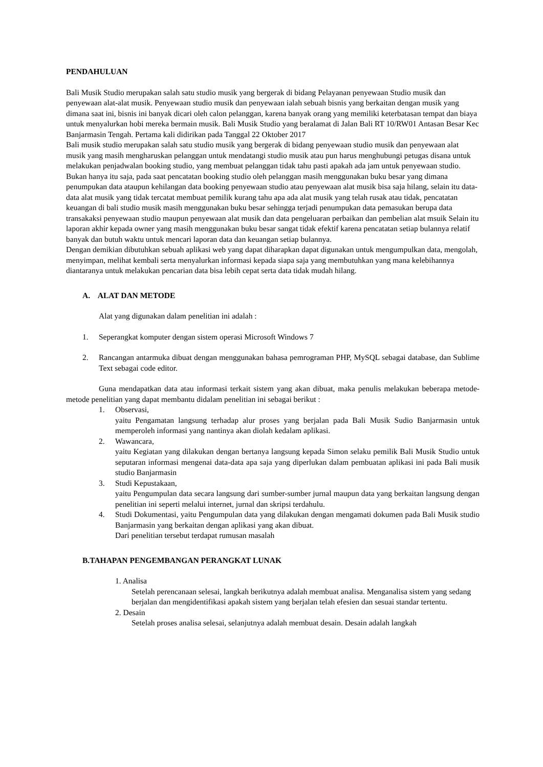PENDAHULUAN
Bali Musik Studio merupakan salah satu studio musik yang bergerak di bidang Pelayanan penyewaan Studio musik dan penyewaan alat-alat musik. Penyewaan studio musik dan penyewaan ialah sebuah bisnis yang berkaitan dengan musik yang dimana saat ini, bisnis ini banyak dicari oleh calon pelanggan, karena banyak orang yang memiliki keterbatasan tempat dan biaya untuk menyalurkan hobi mereka bermain musik. Bali Musik Studio yang beralamat di Jalan Bali RT 10/RW01 Antasan Besar Kec Banjarmasin Tengah. Pertama kali didirikan pada Tanggal 22 Oktober 2017
Bali musik studio merupakan salah satu studio musik yang bergerak di bidang penyewaan studio musik dan penyewaan alat musik yang masih mengharuskan pelanggan untuk mendatangi studio musik atau pun harus menghubungi petugas disana untuk melakukan penjadwalan booking studio, yang membuat pelanggan tidak tahu pasti apakah ada jam untuk penyewaan studio. Bukan hanya itu saja, pada saat pencatatan booking studio oleh pelanggan masih menggunakan buku besar yang dimana penumpukan data ataupun kehilangan data booking penyewaan studio atau penyewaan alat musik bisa saja hilang, selain itu data-data alat musik yang tidak tercatat membuat pemilik kurang tahu apa ada alat musik yang telah rusak atau tidak, pencatatan keuangan di bali studio musik masih menggunakan buku besar sehingga terjadi penumpukan data pemasukan berupa data transakaksi penyewaan studio maupun penyewaan alat musik dan data pengeluaran perbaikan dan pembelian alat msuik Selain itu laporan akhir kepada owner yang masih menggunakan buku besar sangat tidak efektif karena pencatatan setiap bulannya relatif banyak dan butuh waktu untuk mencari laporan data dan keuangan setiap bulannya.
Dengan demikian dibutuhkan sebuah aplikasi web yang dapat diharapkan dapat digunakan untuk mengumpulkan data, mengolah, menyimpan, melihat kembali serta menyalurkan informasi kepada siapa saja yang membutuhkan yang mana kelebihannya diantaranya untuk melakukan pencarian data bisa lebih cepat serta data tidak mudah hilang.
A. ALAT DAN METODE
Alat yang digunakan dalam penelitian ini adalah :
1. Seperangkat komputer dengan sistem operasi Microsoft Windows 7
2. Rancangan antarmuka dibuat dengan menggunakan bahasa pemrograman PHP, MySQL sebagai database, dan Sublime Text sebagai code editor.
Guna mendapatkan data atau informasi terkait sistem yang akan dibuat, maka penulis melakukan beberapa metode-metode penelitian yang dapat membantu didalam penelitian ini sebagai berikut :
1. Observasi,
yaitu Pengamatan langsung terhadap alur proses yang berjalan pada Bali Musik Sudio Banjarmasin untuk memperoleh informasi yang nantinya akan diolah kedalam aplikasi.
2. Wawancara,
yaitu Kegiatan yang dilakukan dengan bertanya langsung kepada Simon selaku pemilik Bali Musik Studio untuk seputaran informasi mengenai data-data apa saja yang diperlukan dalam pembuatan aplikasi ini pada Bali musik studio Banjarmasin
3. Studi Kepustakaan,
yaitu Pengumpulan data secara langsung dari sumber-sumber jurnal maupun data yang berkaitan langsung dengan penelitian ini seperti melalui internet, jurnal dan skripsi terdahulu.
4. Studi Dokumentasi, yaitu Pengumpulan data yang dilakukan dengan mengamati dokumen pada Bali Musik studio Banjarmasin yang berkaitan dengan aplikasi yang akan dibuat.
Dari penelitian tersebut terdapat rumusan masalah
B.TAHAPAN PENGEMBANGAN PERANGKAT LUNAK
1. Analisa
Setelah perencanaan selesai, langkah berikutnya adalah membuat analisa. Menganalisa sistem yang sedang berjalan dan mengidentifikasi apakah sistem yang berjalan telah efesien dan sesuai standar tertentu.
2. Desain
Setelah proses analisa selesai, selanjutnya adalah membuat desain. Desain adalah langkah